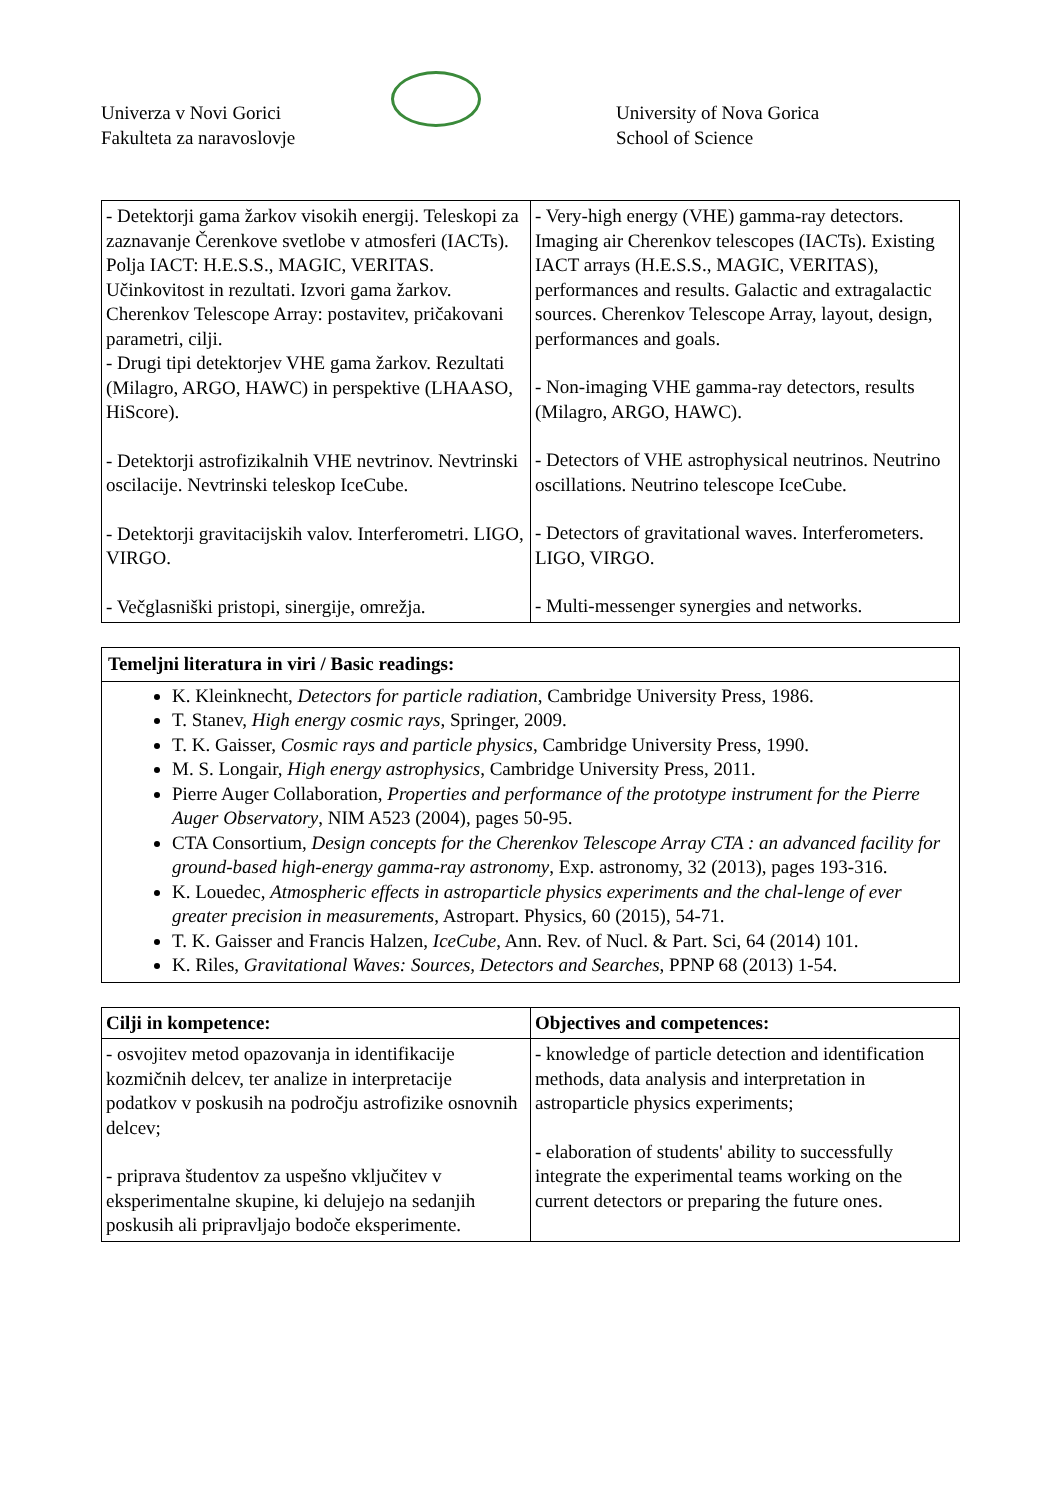Univerza v Novi Gorici
Fakulteta za naravoslovje
University of Nova Gorica
School of Science
| - Detektorji gama žarkov visokih energij. Teleskopi za zaznavanje Čerenkove svetlobe v atmosferi (IACTs). Polja IACT: H.E.S.S., MAGIC, VERITAS. Učinkovitost in rezultati. Izvori gama žarkov. Cherenkov Telescope Array: postavitev, pričakovani parametri, cilji. - Drugi tipi detektorjev VHE gama žarkov. Rezultati (Milagro, ARGO, HAWC) in perspektive (LHAASO, HiScore). - Detektorji astrofizikalnih VHE nevtrinov. Nevtrinski oscilacije. Nevtrinski teleskop IceCube. - Detektorji gravitacijskih valov. Interferometri. LIGO, VIRGO. - Večglasniški pristopi, sinergije, omrežja. | - Very-high energy (VHE) gamma-ray detectors. Imaging air Cherenkov telescopes (IACTs). Existing IACT arrays (H.E.S.S., MAGIC, VERITAS), performances and results. Galactic and extragalactic sources. Cherenkov Telescope Array, layout, design, performances and goals. - Non-imaging VHE gamma-ray detectors, results (Milagro, ARGO, HAWC). - Detectors of VHE astrophysical neutrinos. Neutrino oscillations. Neutrino telescope IceCube. - Detectors of gravitational waves. Interferometers. LIGO, VIRGO. - Multi-messenger synergies and networks. |
Temeljni literatura in viri / Basic readings:
K. Kleinknecht, Detectors for particle radiation, Cambridge University Press, 1986.
T. Stanev, High energy cosmic rays, Springer, 2009.
T. K. Gaisser, Cosmic rays and particle physics, Cambridge University Press, 1990.
M. S. Longair, High energy astrophysics, Cambridge University Press, 2011.
Pierre Auger Collaboration, Properties and performance of the prototype instrument for the Pierre Auger Observatory, NIM A523 (2004), pages 50-95.
CTA Consortium, Design concepts for the Cherenkov Telescope Array CTA : an advanced facility for ground-based high-energy gamma-ray astronomy, Exp. astronomy, 32 (2013), pages 193-316.
K. Louedec, Atmospheric effects in astroparticle physics experiments and the chal-lenge of ever greater precision in measurements, Astropart. Physics, 60 (2015), 54-71.
T. K. Gaisser and Francis Halzen, IceCube, Ann. Rev. of Nucl. & Part. Sci, 64 (2014) 101.
K. Riles, Gravitational Waves: Sources, Detectors and Searches, PPNP 68 (2013) 1-54.
| Cilji in kompetence: | Objectives and competences: |
| - osvojitev metod opazovanja in identifikacije kozmičnih delcev, ter analize in interpretacije podatkov v poskusih na področju astrofizike osnovnih delcev; - priprava študentov za uspešno vključitev v eksperimentalne skupine, ki delujejo na sedanjih poskusih ali pripravljajo bodoče eksperimente. | - knowledge of particle detection and identification methods, data analysis and interpretation in astroparticle physics experiments; - elaboration of students' ability to successfully integrate the experimental teams working on the current detectors or preparing the future ones. |